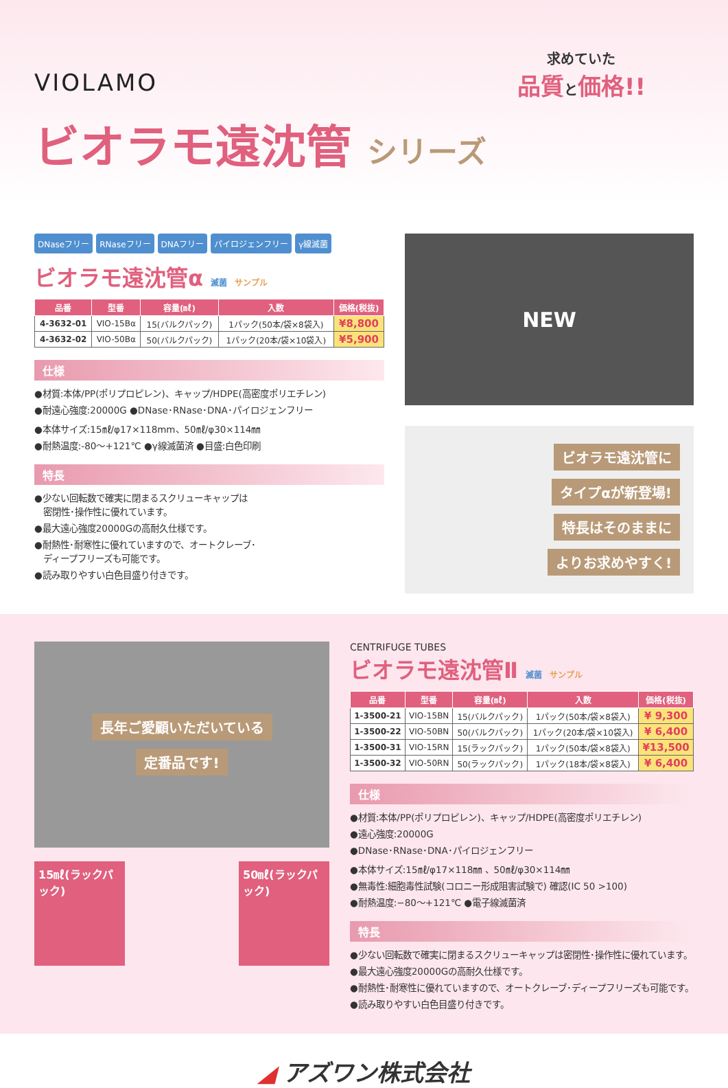VIOLAMO
求めていた
品質と価格!!
ビオラモ遠沈管 シリーズ
DNaseフリー RNaseフリー DNAフリー パイロジェンフリー γ線滅菌
ビオラモ遠沈管α 滅菌 サンプル
| 品番 | 型番 | 容量(㎖) | 入数 | 価格(税抜) |
| --- | --- | --- | --- | --- |
| 4-3632-01 | VIO-15Bα | 15(バルクパック) | 1パック(50本/袋×8袋入) | ¥8,800 |
| 4-3632-02 | VIO-50Bα | 50(バルクパック) | 1パック(20本/袋×10袋入) | ¥5,900 |
仕様
●材質:本体/PP(ポリプロピレン)、キャップ/HDPE(高密度ポリエチレン)
●耐遠心強度:20000G ●DNase･RNase･DNA･パイロジェンフリー
●本体サイズ:15㎖/φ17×118mm、50㎖/φ30×114㎜
●耐熱温度:-80～+121℃ ●γ線滅菌済 ●目盛:白色印刷
特長
●少ない回転数で確実に閉まるスクリューキャップは
　密閉性･操作性に優れています。
●最大遠心強度20000Gの高耐久仕様です。
●耐熱性･耐寒性に優れていますので、オートクレーブ･
　ディープフリーズも可能です。
●読み取りやすい白色目盛り付きです。
NEW
ビオラモ遠沈管に
タイプαが新登場!
特長はそのままに
よりお求めやすく!
長年ご愛顧いただいている
定番品です!
15㎖(ラックパック)
50㎖(ラックパック)
CENTRIFUGE TUBES
ビオラモ遠沈管Ⅱ 滅菌 サンプル
| 品番 | 型番 | 容量(㎖) | 入数 | 価格(税抜) |
| --- | --- | --- | --- | --- |
| 1-3500-21 | VIO-15BN | 15(バルクパック) | 1パック(50本/袋×8袋入) | ¥ 9,300 |
| 1-3500-22 | VIO-50BN | 50(バルクパック) | 1パック(20本/袋×10袋入) | ¥ 6,400 |
| 1-3500-31 | VIO-15RN | 15(ラックパック) | 1パック(50本/袋×8袋入) | ¥13,500 |
| 1-3500-32 | VIO-50RN | 50(ラックパック) | 1パック(18本/袋×8袋入) | ¥ 6,400 |
仕様
●材質:本体/PP(ポリプロピレン)、キャップ/HDPE(高密度ポリエチレン)
●遠心強度:20000G
●DNase･RNase･DNA･パイロジェンフリー
●本体サイズ:15㎖/φ17×118㎜ 、50㎖/φ30×114㎜
●無毒性:細胞毒性試験(コロニー形成阻害試験で) 確認(IC 50 >100)
●耐熱温度:−80～+121℃ ●電子線滅菌済
特長
●少ない回転数で確実に閉まるスクリューキャップは密閉性･操作性に優れています。
●最大遠心強度20000Gの高耐久仕様です。
●耐熱性･耐寒性に優れていますので、オートクレーブ･ディープフリーズも可能です。
●読み取りやすい白色目盛り付きです。
◢ アズワン株式会社